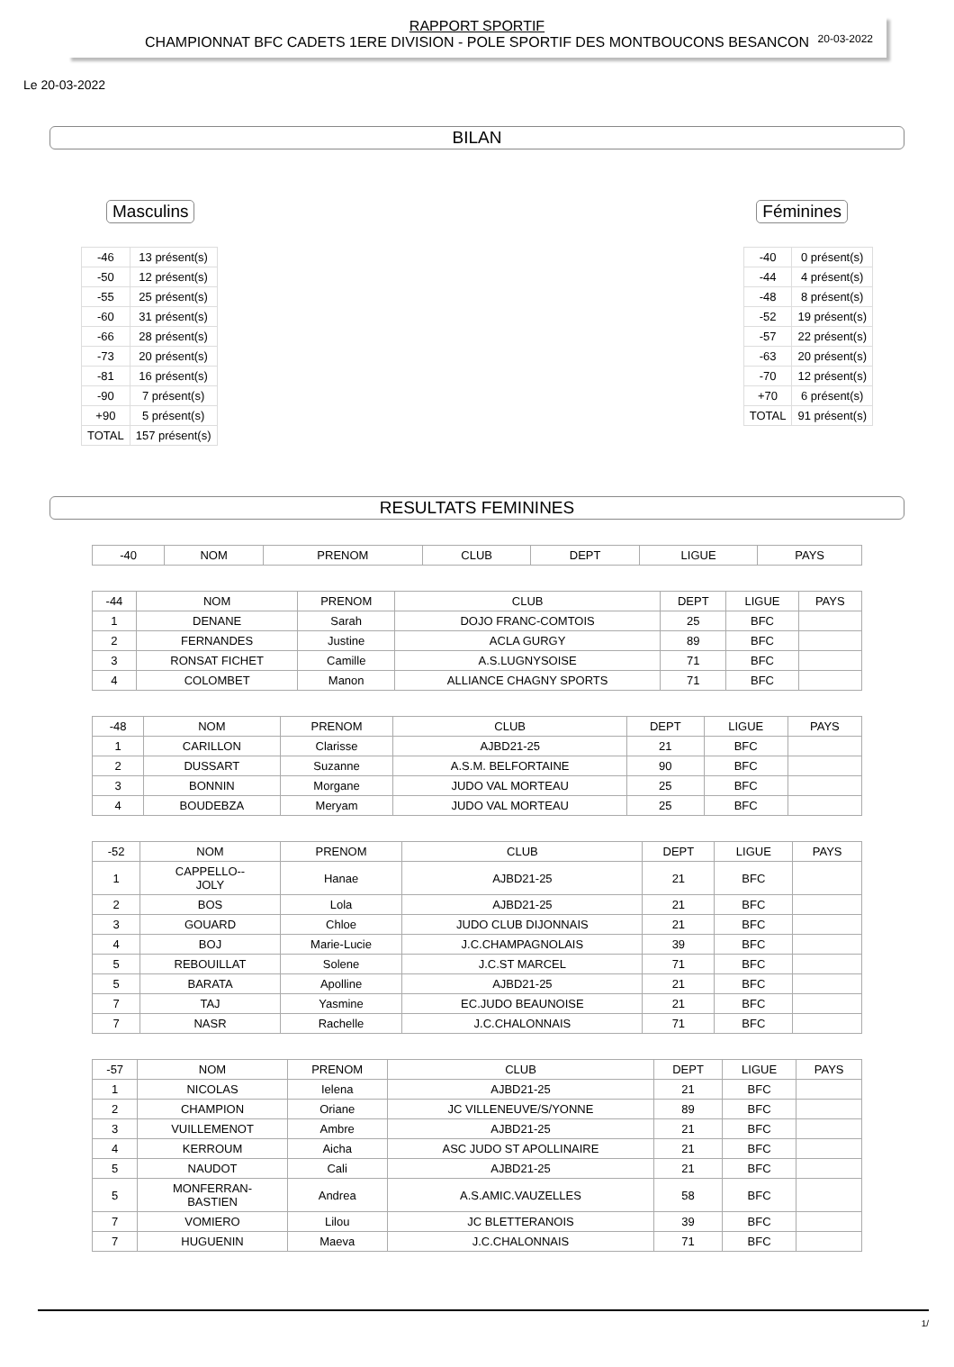RAPPORT SPORTIF
CHAMPIONNAT BFC CADETS 1ERE DIVISION - POLE SPORTIF DES MONTBOUCONS BESANCON
20-03-2022
Le 20-03-2022
BILAN
Masculins
| -46 | 13 présent(s) |
| -50 | 12 présent(s) |
| -55 | 25 présent(s) |
| -60 | 31 présent(s) |
| -66 | 28 présent(s) |
| -73 | 20 présent(s) |
| -81 | 16 présent(s) |
| -90 | 7 présent(s) |
| +90 | 5 présent(s) |
| TOTAL | 157 présent(s) |
Féminines
| -40 | 0 présent(s) |
| -44 | 4 présent(s) |
| -48 | 8 présent(s) |
| -52 | 19 présent(s) |
| -57 | 22 présent(s) |
| -63 | 20 présent(s) |
| -70 | 12 présent(s) |
| +70 | 6 présent(s) |
| TOTAL | 91 présent(s) |
RESULTATS FEMININES
| -40 | NOM | PRENOM | CLUB | DEPT | LIGUE | PAYS |
| -44 | NOM | PRENOM | CLUB | DEPT | LIGUE | PAYS |
| 1 | DENANE | Sarah | DOJO FRANC-COMTOIS | 25 | BFC | |
| 2 | FERNANDES | Justine | ACLA GURGY | 89 | BFC | |
| 3 | RONSAT FICHET | Camille | A.S.LUGNYSOISE | 71 | BFC | |
| 4 | COLOMBET | Manon | ALLIANCE CHAGNY SPORTS | 71 | BFC | |
| -48 | NOM | PRENOM | CLUB | DEPT | LIGUE | PAYS |
| 1 | CARILLON | Clarisse | AJBD21-25 | 21 | BFC | |
| 2 | DUSSART | Suzanne | A.S.M. BELFORTAINE | 90 | BFC | |
| 3 | BONNIN | Morgane | JUDO VAL MORTEAU | 25 | BFC | |
| 4 | BOUDEBZA | Meryam | JUDO VAL MORTEAU | 25 | BFC | |
| -52 | NOM | PRENOM | CLUB | DEPT | LIGUE | PAYS |
| 1 | CAPPELLO-- JOLY | Hanae | AJBD21-25 | 21 | BFC | |
| 2 | BOS | Lola | AJBD21-25 | 21 | BFC | |
| 3 | GOUARD | Chloe | JUDO CLUB DIJONNAIS | 21 | BFC | |
| 4 | BOJ | Marie-Lucie | J.C.CHAMPAGNOLAIS | 39 | BFC | |
| 5 | REBOUILLAT | Solene | J.C.ST MARCEL | 71 | BFC | |
| 5 | BARATA | Apolline | AJBD21-25 | 21 | BFC | |
| 7 | TAJ | Yasmine | EC.JUDO BEAUNOISE | 21 | BFC | |
| 7 | NASR | Rachelle | J.C.CHALONNAIS | 71 | BFC | |
| -57 | NOM | PRENOM | CLUB | DEPT | LIGUE | PAYS |
| 1 | NICOLAS | Ielena | AJBD21-25 | 21 | BFC | |
| 2 | CHAMPION | Oriane | JC VILLENEUVE/S/YONNE | 89 | BFC | |
| 3 | VUILLEMENOT | Ambre | AJBD21-25 | 21 | BFC | |
| 4 | KERROUM | Aicha | ASC JUDO ST APOLLINAIRE | 21 | BFC | |
| 5 | NAUDOT | Cali | AJBD21-25 | 21 | BFC | |
| 5 | MONFERRAN- BASTIEN | Andrea | A.S.AMIC.VAUZELLES | 58 | BFC | |
| 7 | VOMIERO | Lilou | JC BLETTERANOIS | 39 | BFC | |
| 7 | HUGUENIN | Maeva | J.C.CHALONNAIS | 71 | BFC | |
1/